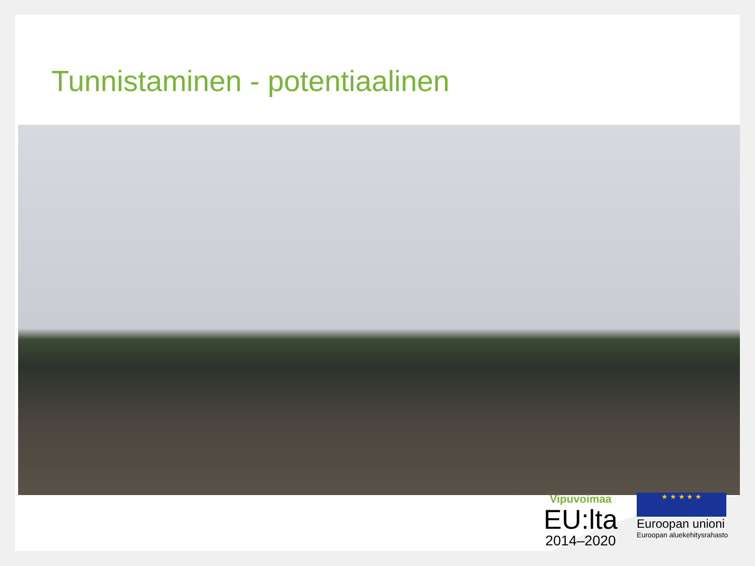Tunnistaminen - potentiaalinen
Vipuvoimaa
EU:lta
2014–2020
★ ★ ★ ★ ★
Euroopan unioni
Euroopan aluekehitysrahasto